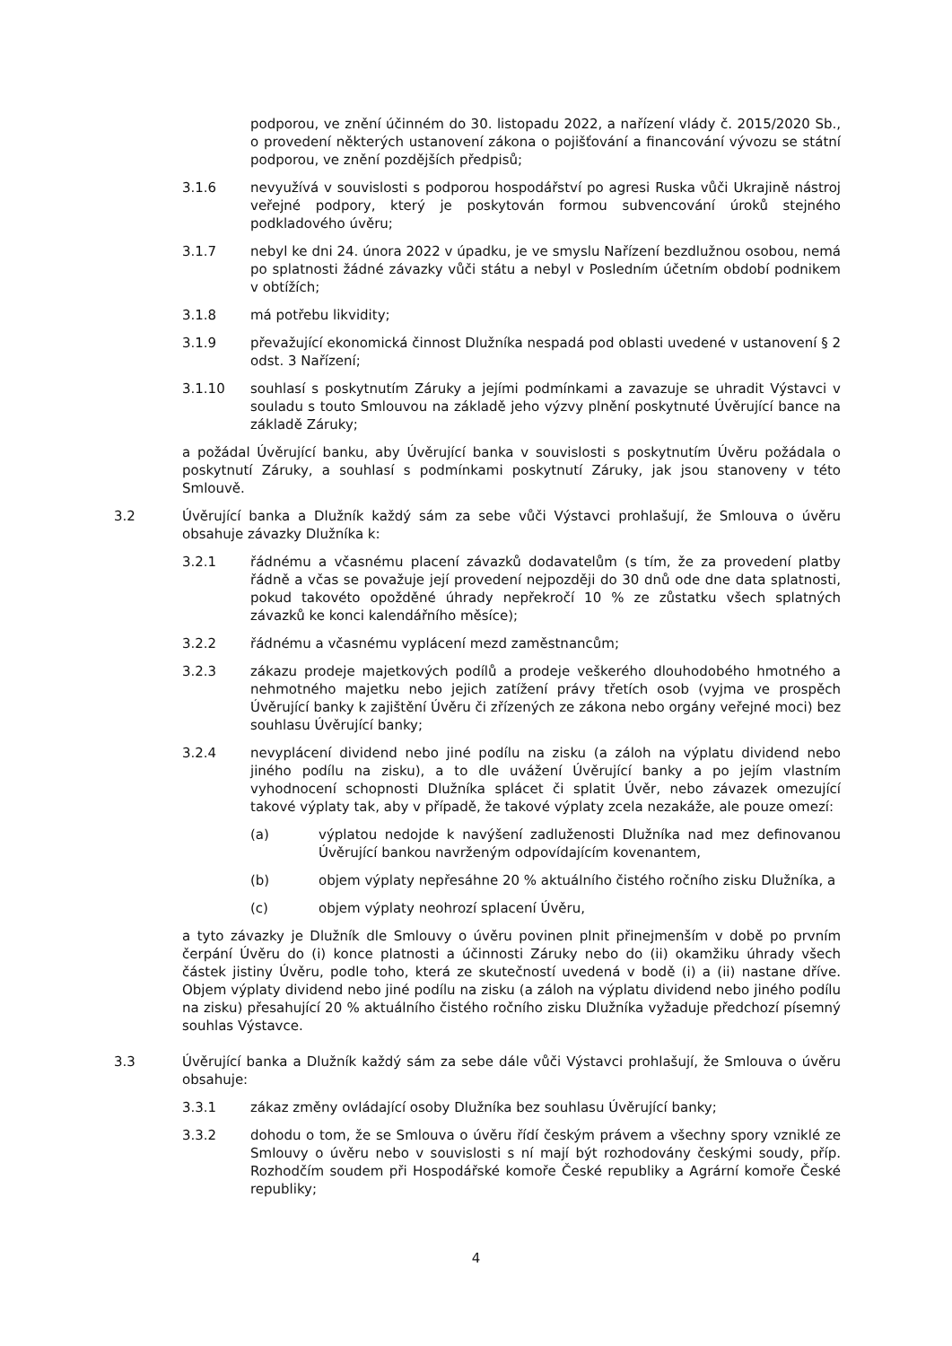podporou, ve znění účinném do 30. listopadu 2022, a nařízení vlády č. 2015/2020 Sb., o provedení některých ustanovení zákona o pojišťování a financování vývozu se státní podporou, ve znění pozdějších předpisů;
3.1.6 nevyužívá v souvislosti s podporou hospodářství po agresi Ruska vůči Ukrajině nástroj veřejné podpory, který je poskytován formou subvencování úroků stejného podkladového úvěru;
3.1.7 nebyl ke dni 24. února 2022 v úpadku, je ve smyslu Nařízení bezdlužnou osobou, nemá po splatnosti žádné závazky vůči státu a nebyl v Posledním účetním období podnikem v obtížích;
3.1.8 má potřebu likvidity;
3.1.9 převažující ekonomická činnost Dlužníka nespadá pod oblasti uvedené v ustanovení § 2 odst. 3 Nařízení;
3.1.10 souhlasí s poskytnutím Záruky a jejími podmínkami a zavazuje se uhradit Výstavci v souladu s touto Smlouvou na základě jeho výzvy plnění poskytnuté Úvěrující bance na základě Záruky;
a požádal Úvěrující banku, aby Úvěrující banka v souvislosti s poskytnutím Úvěru požádala o poskytnutí Záruky, a souhlasí s podmínkami poskytnutí Záruky, jak jsou stanoveny v této Smlouvě.
3.2 Úvěrující banka a Dlužník každý sám za sebe vůči Výstavci prohlašují, že Smlouva o úvěru obsahuje závazky Dlužníka k:
3.2.1 řádnému a včasnému placení závazků dodavatelům (s tím, že za provedení platby řádně a včas se považuje její provedení nejpozději do 30 dnů ode dne data splatnosti, pokud takovéto opožděné úhrady nepřekročí 10 % ze zůstatku všech splatných závazků ke konci kalendářního měsíce);
3.2.2 řádnému a včasnému vyplácení mezd zaměstnancům;
3.2.3 zákazu prodeje majetkových podílů a prodeje veškerého dlouhodobého hmotného a nehmotného majetku nebo jejich zatížení právy třetích osob (vyjma ve prospěch Úvěrující banky k zajištění Úvěru či zřízených ze zákona nebo orgány veřejné moci) bez souhlasu Úvěrující banky;
3.2.4 nevyplácení dividend nebo jiné podílu na zisku (a záloh na výplatu dividend nebo jiného podílu na zisku), a to dle uvážení Úvěrující banky a po jejím vlastním vyhodnocení schopnosti Dlužníka splácet či splatit Úvěr, nebo závazek omezující takové výplaty tak, aby v případě, že takové výplaty zcela nezakáže, ale pouze omezí:
(a) výplatou nedojde k navýšení zadluženosti Dlužníka nad mez definovanou Úvěrující bankou navrženým odpovídajícím kovenantem,
(b) objem výplaty nepřesáhne 20 % aktuálního čistého ročního zisku Dlužníka, a
(c) objem výplaty neohrozí splacení Úvěru,
a tyto závazky je Dlužník dle Smlouvy o úvěru povinen plnit přinejmenším v době po prvním čerpání Úvěru do (i) konce platnosti a účinnosti Záruky nebo do (ii) okamžiku úhrady všech částek jistiny Úvěru, podle toho, která ze skutečností uvedená v bodě (i) a (ii) nastane dříve. Objem výplaty dividend nebo jiné podílu na zisku (a záloh na výplatu dividend nebo jiného podílu na zisku) přesahující 20 % aktuálního čistého ročního zisku Dlužníka vyžaduje předchozí písemný souhlas Výstavce.
3.3 Úvěrující banka a Dlužník každý sám za sebe dále vůči Výstavci prohlašují, že Smlouva o úvěru obsahuje:
3.3.1 zákaz změny ovládající osoby Dlužníka bez souhlasu Úvěrující banky;
3.3.2 dohodu o tom, že se Smlouva o úvěru řídí českým právem a všechny spory vzniklé ze Smlouvy o úvěru nebo v souvislosti s ní mají být rozhodovány českými soudy, příp. Rozhodčím soudem při Hospodářské komoře České republiky a Agrární komoře České republiky;
4